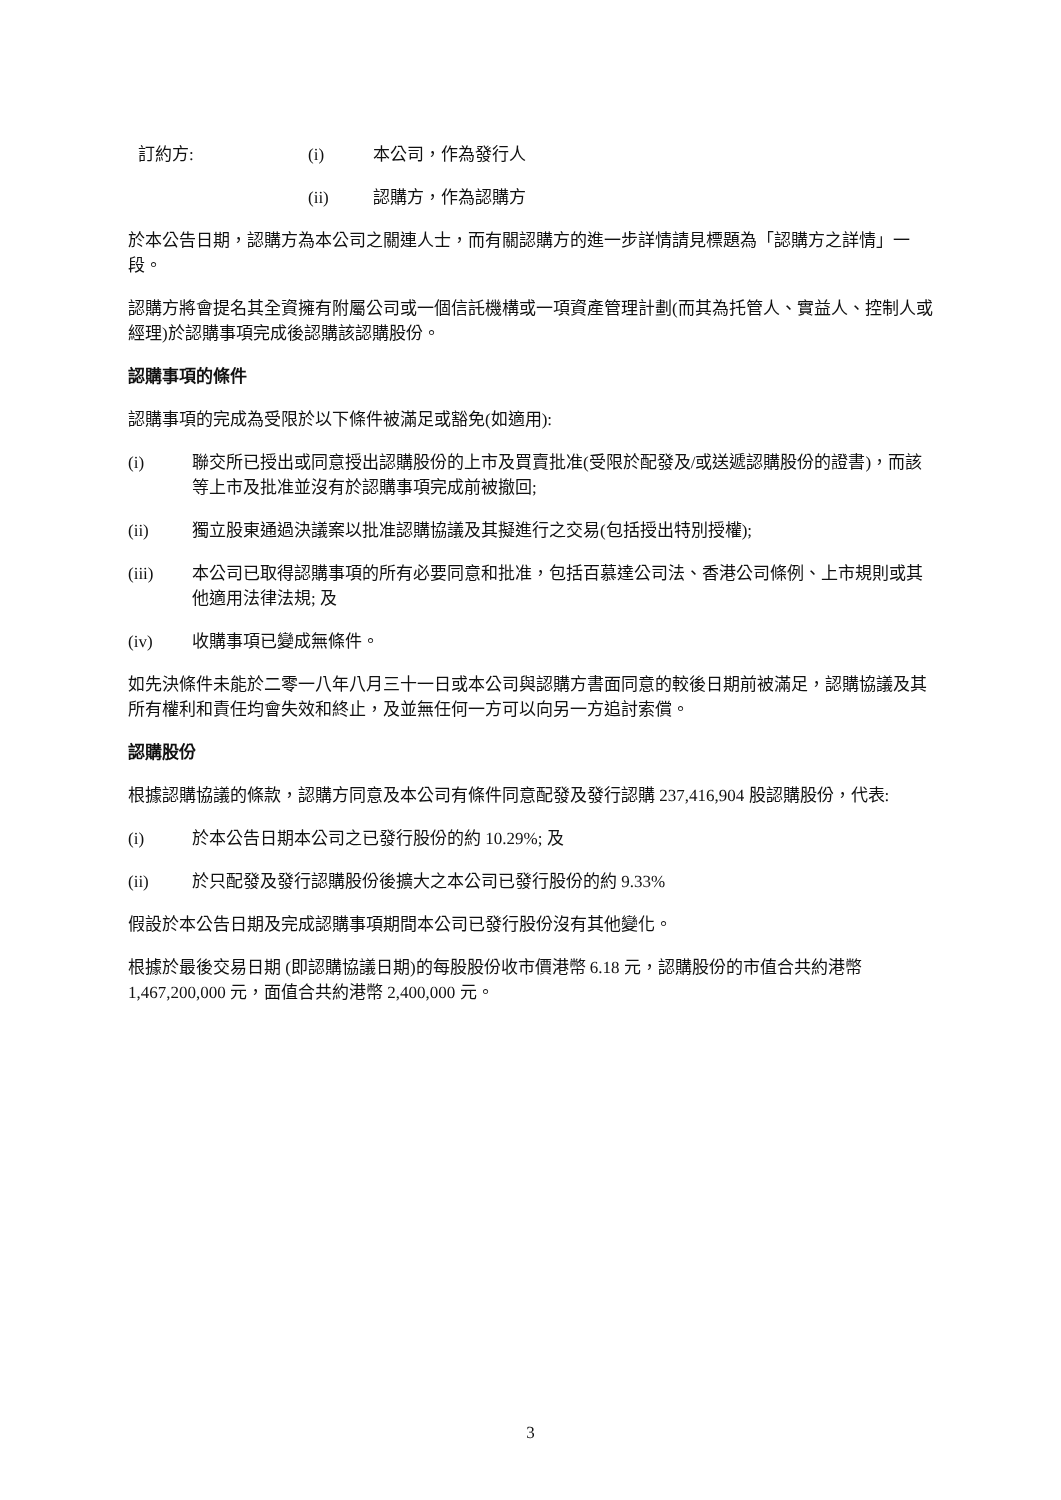訂約方: (i) 本公司，作為發行人
(ii) 認購方，作為認購方
於本公告日期，認購方為本公司之關連人士，而有關認購方的進一步詳情請見標題為「認購方之詳情」一段。
認購方將會提名其全資擁有附屬公司或一個信託機構或一項資產管理計劃(而其為托管人、實益人、控制人或經理)於認購事項完成後認購該認購股份。
認購事項的條件
認購事項的完成為受限於以下條件被滿足或豁免(如適用):
(i) 聯交所已授出或同意授出認購股份的上市及買賣批准(受限於配發及/或送遞認購股份的證書)，而該等上市及批准並沒有於認購事項完成前被撤回;
(ii) 獨立股東通過決議案以批准認購協議及其擬進行之交易(包括授出特別授權);
(iii) 本公司已取得認購事項的所有必要同意和批准，包括百慕達公司法、香港公司條例、上市規則或其他適用法律法規; 及
(iv) 收購事項已變成無條件。
如先決條件未能於二零一八年八月三十一日或本公司與認購方書面同意的較後日期前被滿足，認購協議及其所有權利和責任均會失效和終止，及並無任何一方可以向另一方追討索償。
認購股份
根據認購協議的條款，認購方同意及本公司有條件同意配發及發行認購 237,416,904 股認購股份，代表:
(i) 於本公告日期本公司之已發行股份的約 10.29%; 及
(ii) 於只配發及發行認購股份後擴大之本公司已發行股份的約 9.33%
假設於本公告日期及完成認購事項期間本公司已發行股份沒有其他變化。
根據於最後交易日期 (即認購協議日期)的每股股份收市價港幣 6.18 元，認購股份的市值合共約港幣 1,467,200,000 元，面值合共約港幣 2,400,000 元。
3